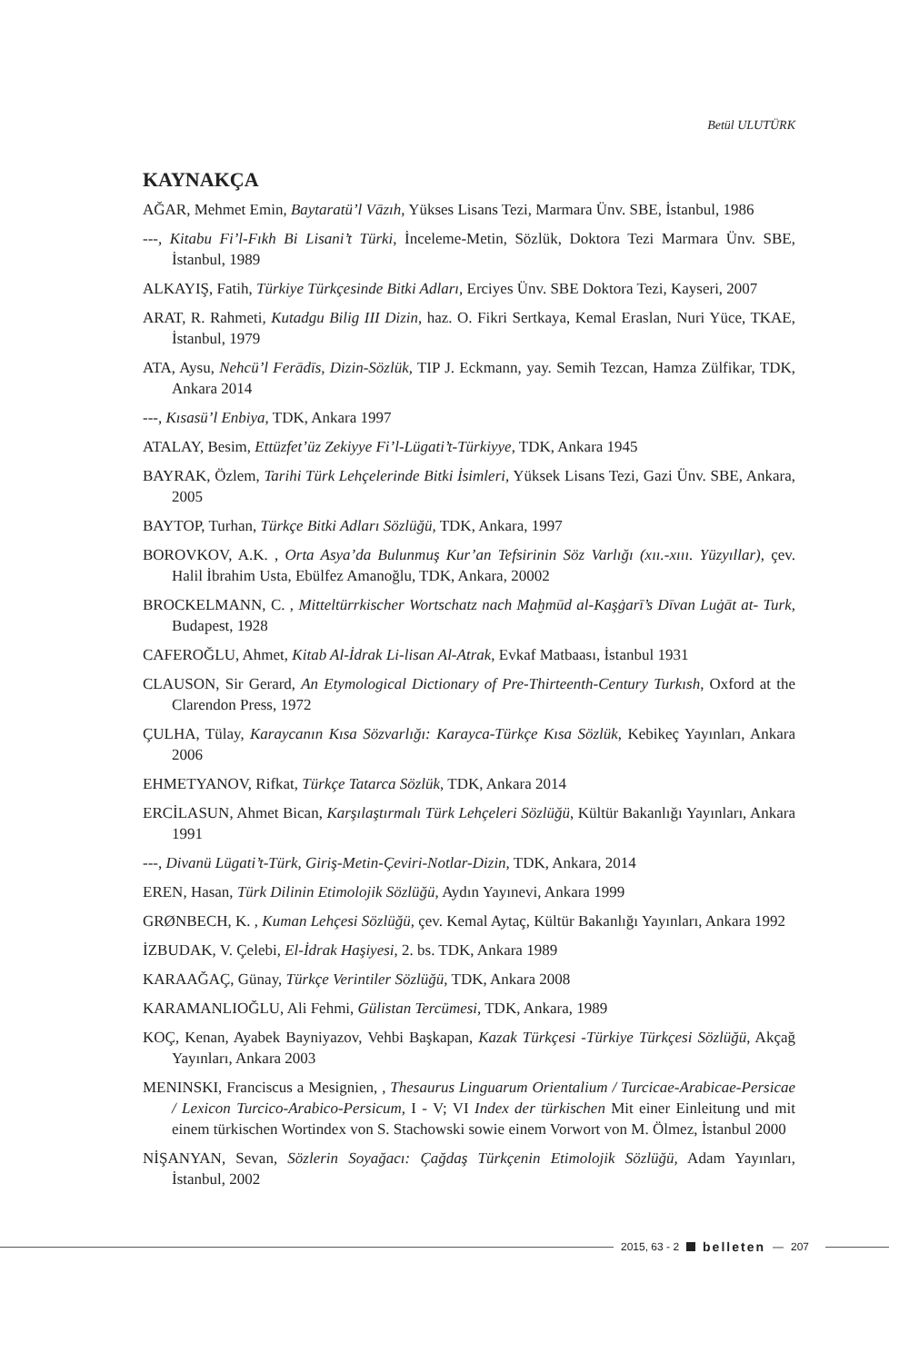Betül ULUTÜRK
KAYNAKÇA
AĞAR, Mehmet Emin, Baytaratü’l Vāzıh, Yükses Lisans Tezi, Marmara Ünv. SBE, İstanbul, 1986
---, Kitabu Fi’l-Fıkh Bi Lisani’t Türki, İnceleme-Metin, Sözlük, Doktora Tezi Marmara Ünv. SBE, İstanbul, 1989
ALKAYIŞ, Fatih, Türkiye Türkçesinde Bitki Adları, Erciyes Ünv. SBE Doktora Tezi, Kayseri, 2007
ARAT, R. Rahmeti, Kutadgu Bilig III Dizin, haz. O. Fikri Sertkaya, Kemal Eraslan, Nuri Yüce, TKAE, İstanbul, 1979
ATA, Aysu, Nehcü’l Ferādīs, Dizin-Sözlük, TIP J. Eckmann, yay. Semih Tezcan, Hamza Zülfikar, TDK, Ankara 2014
---, Kısasü’l Enbiya, TDK, Ankara 1997
ATALAY, Besim, Ettüzfet’üz Zekiyye Fi’l-Lügati’t-Türkiyye, TDK, Ankara 1945
BAYRAK, Özlem, Tarihi Türk Lehçelerinde Bitki İsimleri, Yüksek Lisans Tezi, Gazi Ünv. SBE, Ankara, 2005
BAYTOP, Turhan, Türkçe Bitki Adları Sözlüğü, TDK, Ankara, 1997
BOROVKOV, A.K. , Orta Asya’da Bulunmuş Kur’an Tefsirinin Söz Varlığı (xıı.-xııı. Yüzyıllar), çev. Halil İbrahim Usta, Ebülfez Amanoğlu, TDK, Ankara, 20002
BROCKELMANN, C. , Mitteltürrkischer Wortschatz nach Maḫmūd al-Kaşġarī’s Dīvan Luġāt at- Turk, Budapest, 1928
CAFEROĞLU, Ahmet, Kitab Al-İdrak Li-lisan Al-Atrak, Evkaf Matbaası, İstanbul 1931
CLAUSON, Sir Gerard, An Etymological Dictionary of Pre-Thirteenth-Century Turkısh, Oxford at the Clarendon Press, 1972
ÇULHA, Tülay, Karaycanın Kısa Sözvarlığı: Karayca-Türkçe Kısa Sözlük, Kebikeç Yayınları, Ankara 2006
EHMETYANOV, Rifkat, Türkçe Tatarca Sözlük, TDK, Ankara 2014
ERCİLASUN, Ahmet Bican, Karşılaştırmalı Türk Lehçeleri Sözlüğü, Kültür Bakanlığı Yayınları, Ankara 1991
---, Divanü Lügati’t-Türk, Giriş-Metin-Çeviri-Notlar-Dizin, TDK, Ankara, 2014
EREN, Hasan, Türk Dilinin Etimolojik Sözlüğü, Aydın Yayınevi, Ankara 1999
GRØNBECH, K. , Kuman Lehçesi Sözlüğü, çev. Kemal Aytaç, Kültür Bakanlığı Yayınları, Ankara 1992
İZBUDAK, V. Çelebi, El-İdrak Haşiyesi, 2. bs. TDK, Ankara 1989
KARAAĞAÇ, Günay, Türkçe Verintiler Sözlüğü, TDK, Ankara 2008
KARAMANLIOĞLU, Ali Fehmi, Gülistan Tercümesi, TDK, Ankara, 1989
KOÇ, Kenan, Ayabek Bayniyazov, Vehbi Başkapan, Kazak Türkçesi -Türkiye Türkçesi Sözlüğü, Akçağ Yayınları, Ankara 2003
MENINSKI, Franciscus a Mesignien, , Thesaurus Linguarum Orientalium / Turcicae-Arabicae-Persicae / Lexicon Turcico-Arabico-Persicum, I - V; VI Index der türkischen Mit einer Einleitung und mit einem türkischen Wortindex von S. Stachowski sowie einem Vorwort von M. Ölmez, İstanbul 2000
NİŞANYAN, Sevan, Sözlerin Soyağacı: Çağdaş Türkçenin Etimolojik Sözlüğü, Adam Yayınları, İstanbul, 2002
2015, 63 - 2 belleten — 207